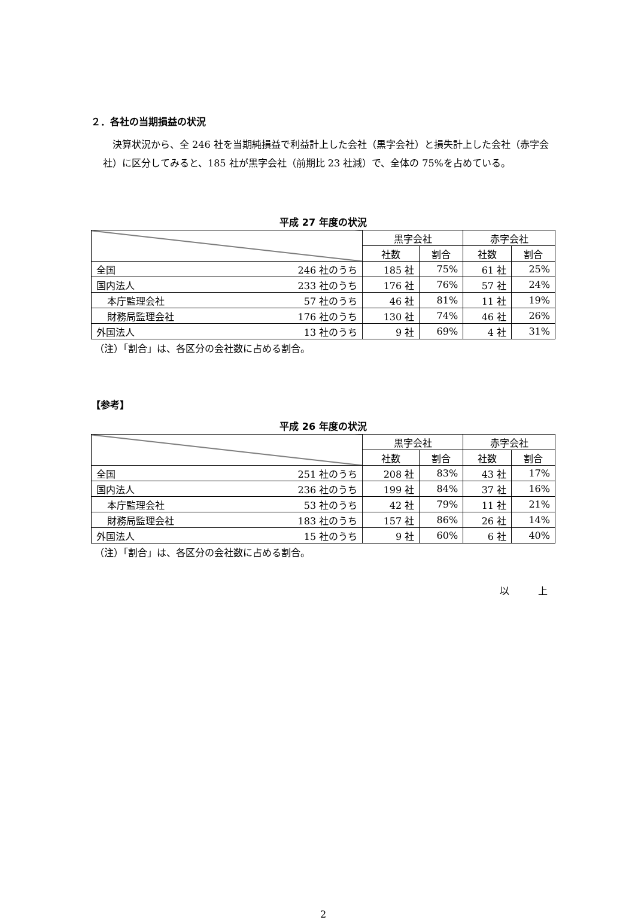２．各社の当期損益の状況
　決算状況から、全 246 社を当期純損益で利益計上した会社（黒字会社）と損失計上した会社（赤字会社）に区分してみると、185 社が黒字会社（前期比 23 社減）で、全体の 75%を占めている。
平成 27 年度の状況
| | | 黒字会社 | | 赤字会社 | |
| | | 社数 | 割合 | 社数 | 割合 |
| 全国 | 246 社のうち | 185 社 | 75% | 61 社 | 25% |
| 国内法人 | 233 社のうち | 176 社 | 76% | 57 社 | 24% |
| 本庁監理会社 | 57 社のうち | 46 社 | 81% | 11 社 | 19% |
| 財務局監理会社 | 176 社のうち | 130 社 | 74% | 46 社 | 26% |
| 外国法人 | 13 社のうち | 9 社 | 69% | 4 社 | 31% |
（注）「割合」は、各区分の会社数に占める割合。
【参考】
平成 26 年度の状況
| | | 黒字会社 | | 赤字会社 | |
| | | 社数 | 割合 | 社数 | 割合 |
| 全国 | 251 社のうち | 208 社 | 83% | 43 社 | 17% |
| 国内法人 | 236 社のうち | 199 社 | 84% | 37 社 | 16% |
| 本庁監理会社 | 53 社のうち | 42 社 | 79% | 11 社 | 21% |
| 財務局監理会社 | 183 社のうち | 157 社 | 86% | 26 社 | 14% |
| 外国法人 | 15 社のうち | 9 社 | 60% | 6 社 | 40% |
（注）「割合」は、各区分の会社数に占める割合。
以　　　上
2